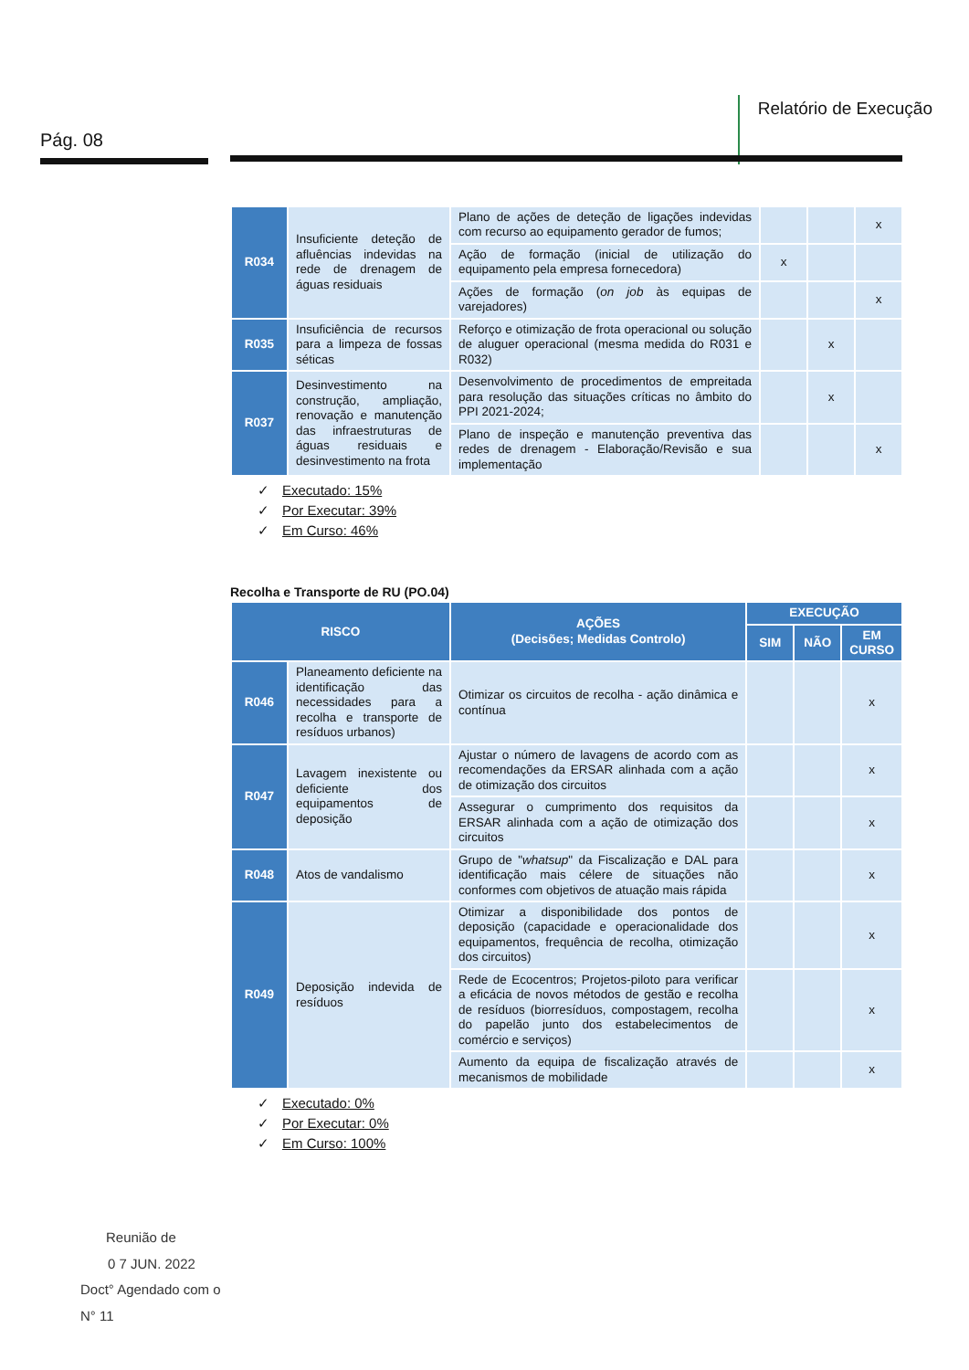Pág. 08
Relatório de Execução
| R034 | Insuficiente deteção de afluências indevidas na rede de drenagem de águas residuais | Plano de ações de deteção de ligações indevidas com recurso ao equipamento gerador de fumos; | | | x |
| | | Ação de formação (inicial de utilização do equipamento pela empresa fornecedora) | x | | |
| | | Ações de formação ( on job às equipas de varejadores) | | | x |
| R035 | Insuficiência de recursos para a limpeza de fossas séticas | Reforço e otimização de frota operacional ou solução de aluguer operacional (mesma medida do R031 e R032) | | x | |
| R037 | Desinvestimento na construção, ampliação, renovação e manutenção das infraestruturas de águas residuais e desinvestimento na frota | Desenvolvimento de procedimentos de empreitada para resolução das situações críticas no âmbito do PPI 2021-2024; | | x | |
| | | Plano de inspeção e manutenção preventiva das redes de drenagem - Elaboração/Revisão e sua implementação | | | x |
✓ Executado: 15%
✓ Por Executar: 39%
✓ Em Curso: 46%
Recolha e Transporte de RU (PO.04)
| RISCO | | AÇÕES (Decisões; Medidas Controlo) | EXECUÇÃO | | |
| --- | --- | --- | --- | --- | --- |
| | | | SIM | NÃO | EM CURSO |
| R046 | Planeamento deficiente na identificação das necessidades para a recolha e transporte de resíduos urbanos) | Otimizar os circuitos de recolha - ação dinâmica e contínua | | | x |
| R047 | Lavagem inexistente ou deficiente dos equipamentos de deposição | Ajustar o número de lavagens de acordo com as recomendações da ERSAR alinhada com a ação de otimização dos circuitos | | | x |
| | | Assegurar o cumprimento dos requisitos da ERSAR alinhada com a ação de otimização dos circuitos | | | x |
| R048 | Atos de vandalismo | Grupo de " whatsup " da Fiscalização e DAL para identificação mais célere de situações não conformes com objetivos de atuação mais rápida | | | x |
| R049 | Deposição indevida de resíduos | Otimizar a disponibilidade dos pontos de deposição (capacidade e operacionalidade dos equipamentos, frequência de recolha, otimização dos circuitos) | | | x |
| | | Rede de Ecocentros; Projetos-piloto para verificar a eficácia de novos métodos de gestão e recolha de resíduos (biorresíduos, compostagem, recolha do papelão junto dos estabelecimentos de comércio e serviços) | | | x |
| | | Aumento da equipa de fiscalização através de mecanismos de mobilidade | | | x |
✓ Executado: 0%
✓ Por Executar: 0%
✓ Em Curso: 100%
Reunião de
0 7 JUN. 2022
Doct° Agendado com o
N° 11